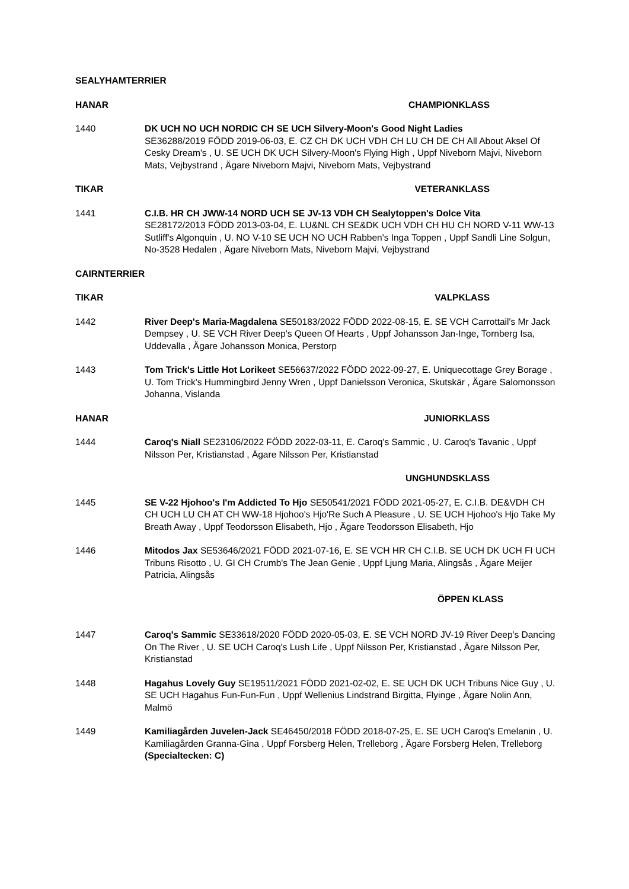SEALYHAMTERRIER
HANAR CHAMPIONKLASS
1440 DK UCH NO UCH NORDIC CH SE UCH Silvery-Moon's Good Night Ladies
SE36288/2019 FÖDD 2019-06-03, E. CZ CH DK UCH VDH CH LU CH DE CH All About Aksel Of Cesky Dream's , U. SE UCH DK UCH Silvery-Moon's Flying High , Uppf Niveborn Majvi, Niveborn Mats, Vejbystrand , Ägare Niveborn Majvi, Niveborn Mats, Vejbystrand
TIKAR VETERANKLASS
1441 C.I.B. HR CH JWW-14 NORD UCH SE JV-13 VDH CH Sealytoppen's Dolce Vita
SE28172/2013 FÖDD 2013-03-04, E. LU&NL CH SE&DK UCH VDH CH HU CH NORD V-11 WW-13 Sutliff's Algonquin , U. NO V-10 SE UCH NO UCH Rabben's Inga Toppen , Uppf Sandli Line Solgun, No-3528 Hedalen , Ägare Niveborn Mats, Niveborn Majvi, Vejbystrand
CAIRNTERRIER
TIKAR VALPKLASS
1442 River Deep's Maria-Magdalena SE50183/2022 FÖDD 2022-08-15, E. SE VCH Carrottail's Mr Jack Dempsey , U. SE VCH River Deep's Queen Of Hearts , Uppf Johansson Jan-Inge, Tornberg Isa, Uddevalla , Ägare Johansson Monica, Perstorp
1443 Tom Trick's Little Hot Lorikeet SE56637/2022 FÖDD 2022-09-27, E. Uniquecottage Grey Borage , U. Tom Trick's Hummingbird Jenny Wren , Uppf Danielsson Veronica, Skutskär , Ägare Salomonsson Johanna, Vislanda
HANAR JUNIORKLASS
1444 Caroq's Niall SE23106/2022 FÖDD 2022-03-11, E. Caroq's Sammic , U. Caroq's Tavanic , Uppf Nilsson Per, Kristianstad , Ägare Nilsson Per, Kristianstad
UNGHUNDSKLASS
1445 SE V-22 Hjohoo's I'm Addicted To Hjo SE50541/2021 FÖDD 2021-05-27, E. C.I.B. DE&VDH CH CH UCH LU CH AT CH WW-18 Hjohoo's Hjo'Re Such A Pleasure , U. SE UCH Hjohoo's Hjo Take My Breath Away , Uppf Teodorsson Elisabeth, Hjo , Ägare Teodorsson Elisabeth, Hjo
1446 Mitodos Jax SE53646/2021 FÖDD 2021-07-16, E. SE VCH HR CH C.I.B. SE UCH DK UCH FI UCH Tribuns Risotto , U. GI CH Crumb's The Jean Genie , Uppf Ljung Maria, Alingsås , Ägare Meijer Patricia, Alingsås
ÖPPEN KLASS
1447 Caroq's Sammic SE33618/2020 FÖDD 2020-05-03, E. SE VCH NORD JV-19 River Deep's Dancing On The River , U. SE UCH Caroq's Lush Life , Uppf Nilsson Per, Kristianstad , Ägare Nilsson Per, Kristianstad
1448 Hagahus Lovely Guy SE19511/2021 FÖDD 2021-02-02, E. SE UCH DK UCH Tribuns Nice Guy , U. SE UCH Hagahus Fun-Fun-Fun , Uppf Wellenius Lindstrand Birgitta, Flyinge , Ägare Nolin Ann, Malmö
1449 Kamiliagården Juvelen-Jack SE46450/2018 FÖDD 2018-07-25, E. SE UCH Caroq's Emelanin , U. Kamiliagården Granna-Gina , Uppf Forsberg Helen, Trelleborg , Ägare Forsberg Helen, Trelleborg (Specialtecken: C)